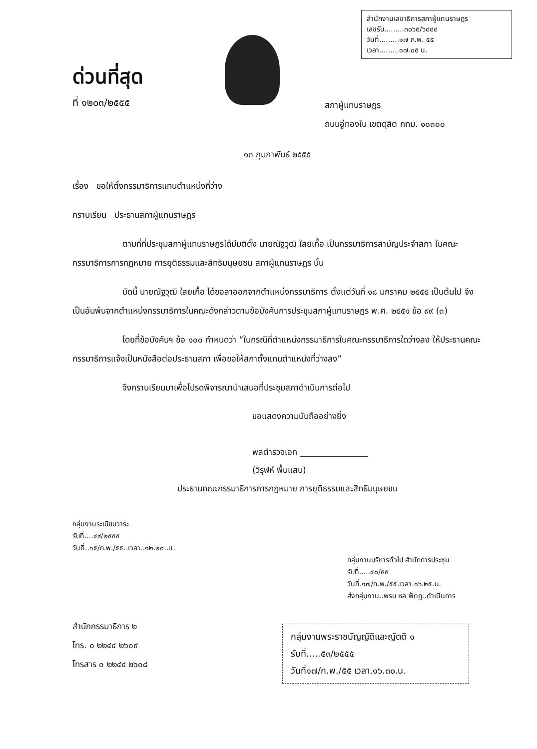ด่วนที่สุด
ที่ ๑๒๐๓/๒๕๕๕
สำนักงานเลขาธิการสภาผู้แทนราษฎร
เลขรับ.........๓๐๖๕/๖๔๔๔
วันที่.........๑๗ ก.พ. ๕๕
เวลา.........๑๗.๐๕ น.
สภาผู้แทนราษฎร
ถนนอู่ทองใน เขตดุสิต กทม. ๑๐๓๐๐
๑๓ กุมภาพันธ์ ๒๕๕๕
เรื่อง ขอให้ตั้งกรรมาธิการแทนตำแหน่งที่ว่าง
กราบเรียน ประธานสภาผู้แทนราษฎร
ตามที่ที่ประชุมสภาผู้แทนราษฎรได้มีมติตั้ง นายณัฐวุฒิ ใสยเกื้อ เป็นกรรมาธิการสามัญประจำสภา ในคณะกรรมาธิการการกฎหมาย การยุติธรรมและสิทธิมนุษยชน สภาผู้แทนราษฎร นั้น
บัดนี้ นายณัฐวุฒิ ใสยเกื้อ ได้ขอลาออกจากตำแหน่งกรรมาธิการ ตั้งแต่วันที่ ๑๘ มกราคม ๒๕๕๕ เป็นต้นไป จึงเป็นอันพ้นจากตำแหน่งกรรมาธิการในคณะดังกล่าวตามข้อบังคับการประชุมสภาผู้แทนราษฎร พ.ศ. ๒๕๕๑ ข้อ ๙๙ (๓)
โดยที่ข้อบังคับฯ ข้อ ๑๐๐ กำหนดว่า “ในกรณีที่ตำแหน่งกรรมาธิการในคณะกรรมาธิการใดว่างลง ให้ประธานคณะกรรมาธิการแจ้งเป็นหนังสือต่อประธานสภา เพื่อขอให้สภาตั้งแทนตำแหน่งที่ว่างลง”
จึงกราบเรียนมาเพื่อโปรดพิจารณานำเสนอที่ประชุมสภาดำเนินการต่อไป
ขอแสดงความนับถืออย่างยิ่ง
พลตำรวจเอก ________________
(วิรุฬห์ พื้นแสน)
ประธานคณะกรรมาธิการการกฎหมาย การยุติธรรมและสิทธิมนุษยชน
กลุ่มงานระเบียบวาระ
รับที่....๔๙/๒๕๕๕
วันที่..๑๕/ก.พ./๕๕..เวลา..๑๒.๒๐..น.
กลุ่มงานบริหารทั่วไป สำนักการประชุม
รับที่.....๔๐/๕๕
วันที่.๑๗/ก.พ./๕๕.เวลา.๑๖.๒๕.น.
ส่งกลุ่มงาน..พรบ หล ฟ้ดฏ..ดำเนินการ
สำนักกรรมาธิการ ๒
โทร. ๐ ๒๒๔๔ ๒๖๐๙
โทรสาร ๐ ๒๒๔๔ ๒๖๐๘
กลุ่มงานพระราชบัญญัติและญัตติ ๑
รับที่.....๕๓/๒๕๕๕
วันที่๑๗/ก.พ./๕๕ เวลา.๑๖.๓๐.น.